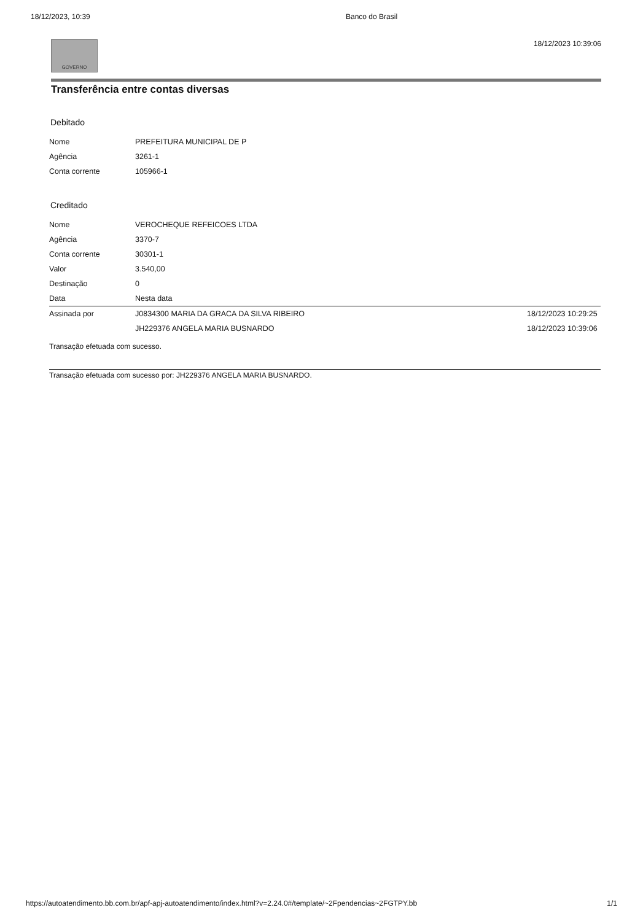18/12/2023, 10:39 Banco do Brasil
GOVERNO
18/12/2023 10:39:06
Transferência entre contas diversas
Debitado
| Nome | PREFEITURA MUNICIPAL DE P | |
| Agência | 3261-1 | |
| Conta corrente | 105966-1 | |
Creditado
| Nome | VEROCHEQUE REFEICOES LTDA | |
| Agência | 3370-7 | |
| Conta corrente | 30301-1 | |
| Valor | 3.540,00 | |
| Destinação | 0 | |
| Data | Nesta data | |
| Assinada por | J0834300 MARIA DA GRACA DA SILVA RIBEIRO | 18/12/2023 10:29:25 |
| | JH229376 ANGELA MARIA BUSNARDO | 18/12/2023 10:39:06 |
Transação efetuada com sucesso.
Transação efetuada com sucesso por: JH229376 ANGELA MARIA BUSNARDO.
https://autoatendimento.bb.com.br/apf-apj-autoatendimento/index.html?v=2.24.0#/template/~2Fpendencias~2FGTPY.bb 1/1